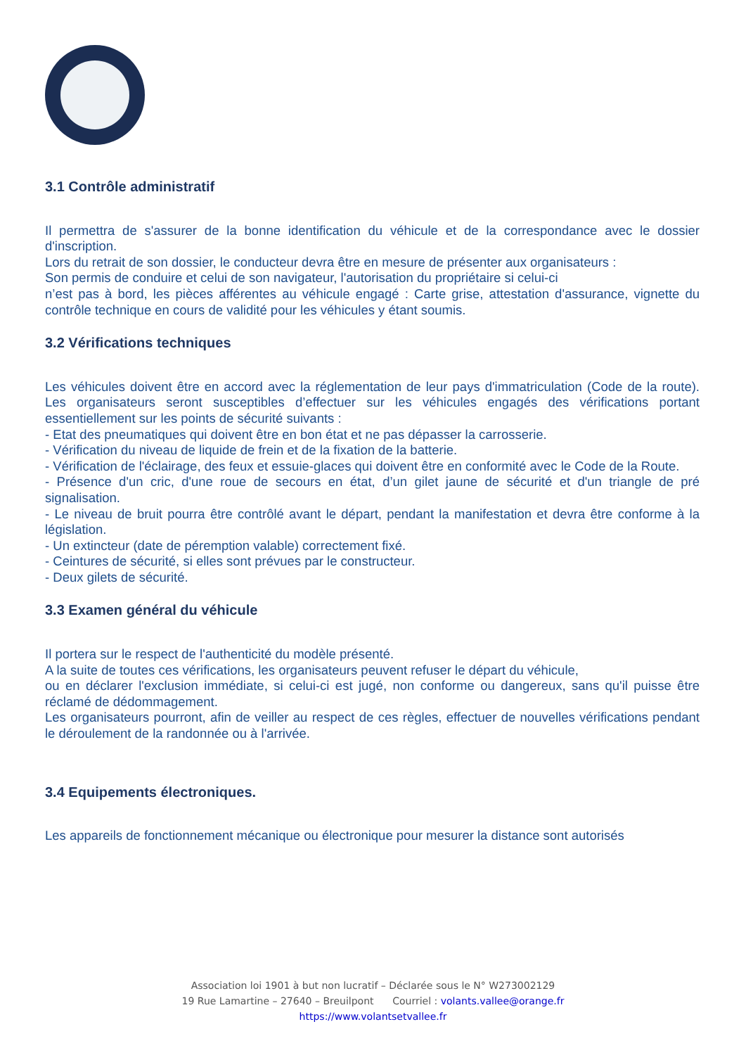3.1 Contrôle administratif
Il permettra de s'assurer de la bonne identification du véhicule et de la correspondance avec le dossier d'inscription.
Lors du retrait de son dossier, le conducteur devra être en mesure de présenter aux organisateurs :
Son permis de conduire et celui de son navigateur, l'autorisation du propriétaire si celui-ci
n’est pas à bord, les pièces afférentes au véhicule engagé : Carte grise, attestation d'assurance, vignette du contrôle technique en cours de validité pour les véhicules y étant soumis.
3.2 Vérifications techniques
Les véhicules doivent être en accord avec la réglementation de leur pays d'immatriculation (Code de la route). Les organisateurs seront susceptibles d’effectuer sur les véhicules engagés des vérifications portant essentiellement sur les points de sécurité suivants :
- Etat des pneumatiques qui doivent être en bon état et ne pas dépasser la carrosserie.
- Vérification du niveau de liquide de frein et de la fixation de la batterie.
- Vérification de l'éclairage, des feux et essuie-glaces qui doivent être en conformité avec le Code de la Route.
- Présence d'un cric, d'une roue de secours en état, d’un gilet jaune de sécurité et d'un triangle de pré signalisation.
- Le niveau de bruit pourra être contrôlé avant le départ, pendant la manifestation et devra être conforme à la législation.
- Un extincteur (date de péremption valable) correctement fixé.
- Ceintures de sécurité, si elles sont prévues par le constructeur.
- Deux gilets de sécurité.
3.3 Examen général du véhicule
Il portera sur le respect de l'authenticité du modèle présenté.
A la suite de toutes ces vérifications, les organisateurs peuvent refuser le départ du véhicule,
ou en déclarer l'exclusion immédiate, si celui-ci est jugé, non conforme ou dangereux, sans qu'il puisse être réclamé de dédommagement.
Les organisateurs pourront, afin de veiller au respect de ces règles, effectuer de nouvelles vérifications pendant le déroulement de la randonnée ou à l'arrivée.
3.4 Equipements électroniques.
Les appareils de fonctionnement mécanique ou électronique pour mesurer la distance sont autorisés
Association loi 1901 à but non lucratif – Déclarée sous le N° W273002129
19 Rue Lamartine – 27640 – Breuilpont Courriel : volants.vallee@orange.fr
https://www.volantsetvallee.fr